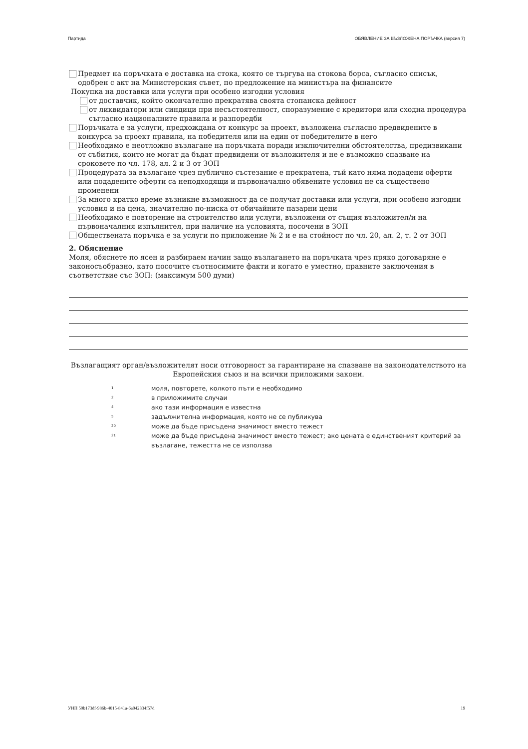Партида ОБЯВЛЕНИЕ ЗА ВЪЗЛОЖЕНА ПОРЪЧКА (версия 7)
Предмет на поръчката е доставка на стока, която се търгува на стокова борса, съгласно списък, одобрен с акт на Министерския съвет, по предложение на министъра на финансите
Покупка на доставки или услуги при особено изгодни условия
от доставчик, който окончателно прекратява своята стопанска дейност
от ликвидатори или синдици при несъстоятелност, споразумение с кредитори или сходна процедура съгласно националните правила и разпоредби
Поръчката е за услуги, предхождана от конкурс за проект, възложена съгласно предвидените в конкурса за проект правила, на победителя или на един от победителите в него
Необходимо е неотложно възлагане на поръчката поради изключителни обстоятелства, предизвикани от събития, които не могат да бъдат предвидени от възложителя и не е възможно спазване на сроковете по чл. 178, ал. 2 и 3 от ЗОП
Процедурата за възлагане чрез публично състезание е прекратена, тъй като няма подадени оферти или подадените оферти са неподходящи и първоначално обявените условия не са съществено променени
За много кратко време възникне възможност да се получат доставки или услуги, при особено изгодни условия и на цена, значително по-ниска от обичайните пазарни цени
Необходимо е повторение на строителство или услуги, възложени от същия възложител/и на първоначалния изпълнител, при наличие на условията, посочени в ЗОП
Обществената поръчка е за услуги по приложение № 2 и е на стойност по чл. 20, ал. 2, т. 2 от ЗОП
2. Обяснение
Моля, обяснете по ясен и разбираем начин защо възлагането на поръчката чрез пряко договаряне е законосъобразно, като посочите съотносимите факти и когато е уместно, правните заключения в съответствие със ЗОП: (максимум 500 думи)
Възлагащият орган/възложителят носи отговорност за гарантиране на спазване на законодателството на Европейския съюз и на всички приложими закони.
1 моля, повторете, колкото пъти е необходимо
2 в приложимите случаи
4 ако тази информация е известна
5 задължителна информация, която не се публикува
20 може да бъде присъдена значимост вместо тежест
21 може да бъде присъдена значимост вместо тежест; ако цената е единственият критерий за възлагане, тежестта не се използва
УНП 50b173df-986b-4015-841a-6a042334f57d 19